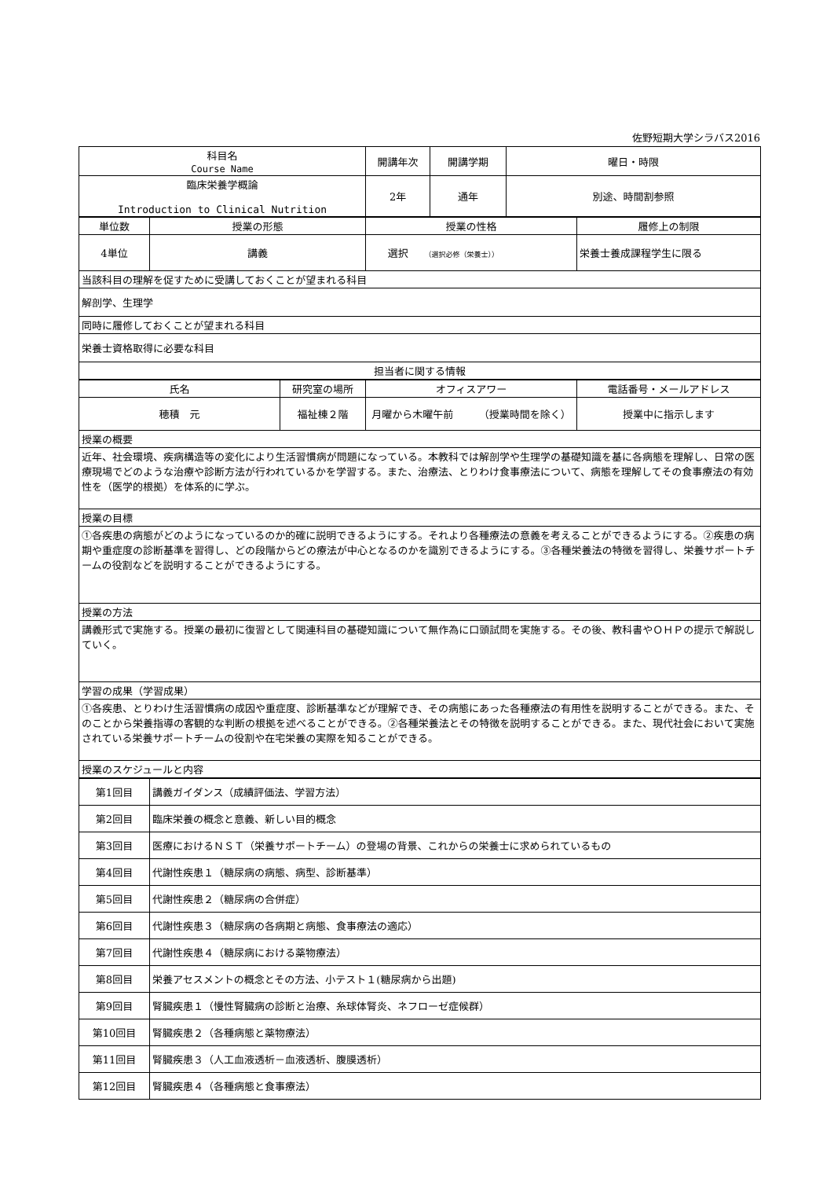佐野短期大学シラバス2016
| 科目名 Course Name | 開講年次 | 開講学期 | 曜日・時限 |
| --- | --- | --- | --- |
| 臨床栄養学概論 Introduction to Clinical Nutrition | 2年 | 通年 | 別途、時間割参照 |
| 単位数 | 授業の形態 | 授業の性格 | 履修上の制限 |
| --- | --- | --- | --- |
| 4単位 | 講義 | 選択 （選択必修（栄養士）） | 栄養士養成課程学生に限る |
| 当該科目の理解を促すために受講しておくことが望まれる科目 | | | |
| 解剖学、生理学 | | | |
| 同時に履修しておくことが望まれる科目 | | | |
| 栄養士資格取得に必要な科目 | | | |
| 担当者に関する情報 | | | |
| 氏名 | 研究室の場所 | オフィスアワー | 電話番号・メールアドレス |
| 穂積 元 | 福祉棟２階 | 月曜から木曜午前 （授業時間を除く） | 授業中に指示します |
| 授業の概要 | | | |
| 近年、社会環境、疾病構造等の変化により生活習慣病が問題になっている。本教科では解剖学や生理学の基礎知識を基に各病態を理解し、日常の医療現場でどのような治療や診断方法が行われているかを学習する。また、治療法、とりわけ食事療法について、病態を理解してその食事療法の有効性を（医学的根拠）を体系的に学ぶ。 | | | |
| 授業の目標 | | | |
| ①各疾患の病態がどのようになっているのか的確に説明できるようにする。それより各種療法の意義を考えることができるようにする。②疾患の病期や重症度の診断基準を習得し、どの段階からどの療法が中心となるのかを識別できるようにする。③各種栄養法の特徴を習得し、栄養サポートチームの役割などを説明することができるようにする。 | | | |
| 授業の方法 | | | |
| 講義形式で実施する。授業の最初に復習として関連科目の基礎知識について無作為に口頭試問を実施する。その後、教科書やＯＨＰの提示で解説していく。 | | | |
| 学習の成果（学習成果） | | | |
| ①各疾患、とりわけ生活習慣病の成因や重症度、診断基準などが理解でき、その病態にあった各種療法の有用性を説明することができる。また、そのことから栄養指導の客観的な判断の根拠を述べることができる。②各種栄養法とその特徴を説明することができる。また、現代社会において実施されている栄養サポートチームの役割や在宅栄養の実際を知ることができる。 | | | |
| 授業のスケジュールと内容 | | | |
| 第1回目 | 講義ガイダンス（成績評価法、学習方法） |
| 第2回目 | 臨床栄養の概念と意義、新しい目的概念 |
| 第3回目 | 医療におけるＮＳＴ（栄養サポートチーム）の登場の背景、これからの栄養士に求められているもの |
| 第4回目 | 代謝性疾患１（糖尿病の病態、病型、診断基準） |
| 第5回目 | 代謝性疾患２（糖尿病の合併症） |
| 第6回目 | 代謝性疾患３（糖尿病の各病期と病態、食事療法の適応） |
| 第7回目 | 代謝性疾患４（糖尿病における薬物療法） |
| 第8回目 | 栄養アセスメントの概念とその方法、小テスト１(糖尿病から出題) |
| 第9回目 | 腎臓疾患１（慢性腎臓病の診断と治療、糸球体腎炎、ネフローゼ症候群） |
| 第10回目 | 腎臓疾患２（各種病態と薬物療法） |
| 第11回目 | 腎臓疾患３（人工血液透析－血液透析、腹膜透析） |
| 第12回目 | 腎臓疾患４（各種病態と食事療法） |